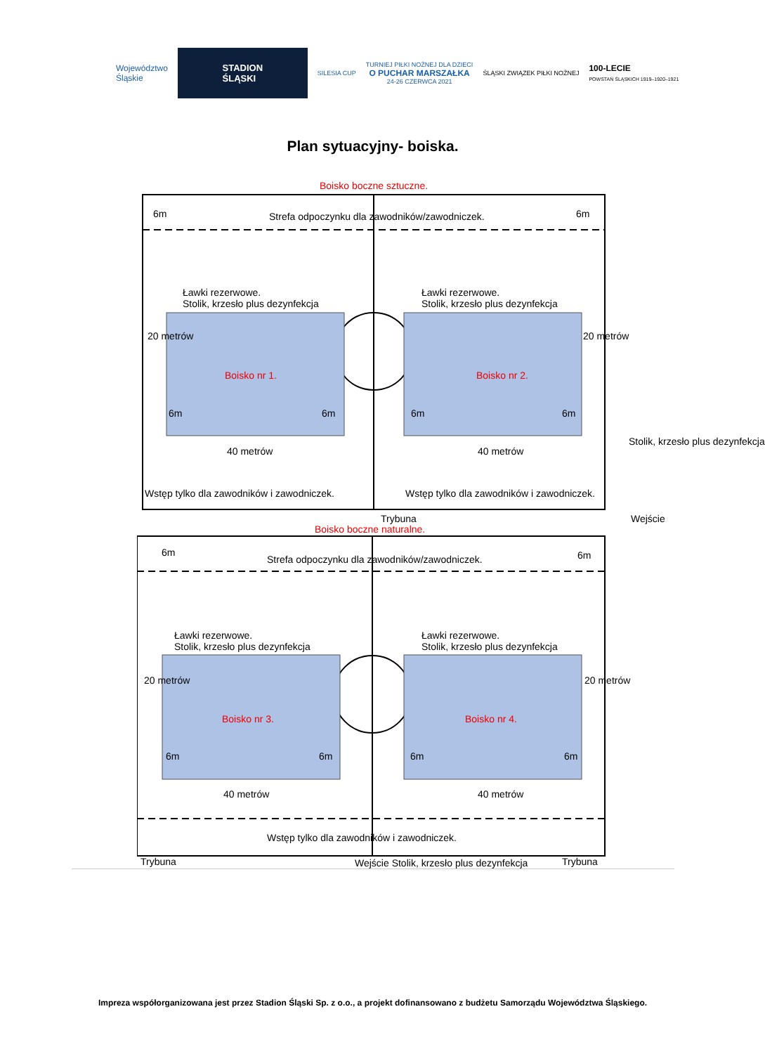Województwo
Śląskie
STADION
ŚLĄSKI
SILESIA CUP
TURNIEJ PIŁKI NOŻNEJ DLA DZIECI
O PUCHAR MARSZAŁKA
24-26 CZERWCA 2021
ŚLĄSKI ZWIĄZEK PIŁKI NOŻNEJ
100-LECIE
POWSTAŃ ŚLĄSKICH 1919–1920–1921
Plan sytuacyjny- boiska.
Boisko boczne sztuczne.
6m Strefa odpoczynku dla zawodników/zawodniczek. 6m
Ławki rezerwowe.
Stolik, krzesło plus dezynfekcja
Ławki rezerwowe.
Stolik, krzesło plus dezynfekcja
20 metrów
Boisko nr 1. Boisko nr 2.
20 metrów
6m 6m 6m 6m
40 metrów 40 metrów
Wstęp tylko dla zawodników i zawodniczek. Wstęp tylko dla zawodników i zawodniczek.
Stolik, krzesło plus dezynfekcja
Wejście
Trybuna
Boisko boczne naturalne.
6m
Strefa odpoczynku dla zawodników/zawodniczek. 6m
Ławki rezerwowe.
Stolik, krzesło plus dezynfekcja
Ławki rezerwowe.
Stolik, krzesło plus dezynfekcja
20 metrów
Boisko nr 3. Boisko nr 4.
20 metrów
6m 6m 6m 6m
40 metrów 40 metrów
Wstęp tylko dla zawodników i zawodniczek.
Trybuna Wejście Stolik, krzesło plus dezynfekcja Trybuna
Impreza współorganizowana jest przez Stadion Śląski Sp. z o.o., a projekt dofinansowano z budżetu Samorządu Województwa Śląskiego.